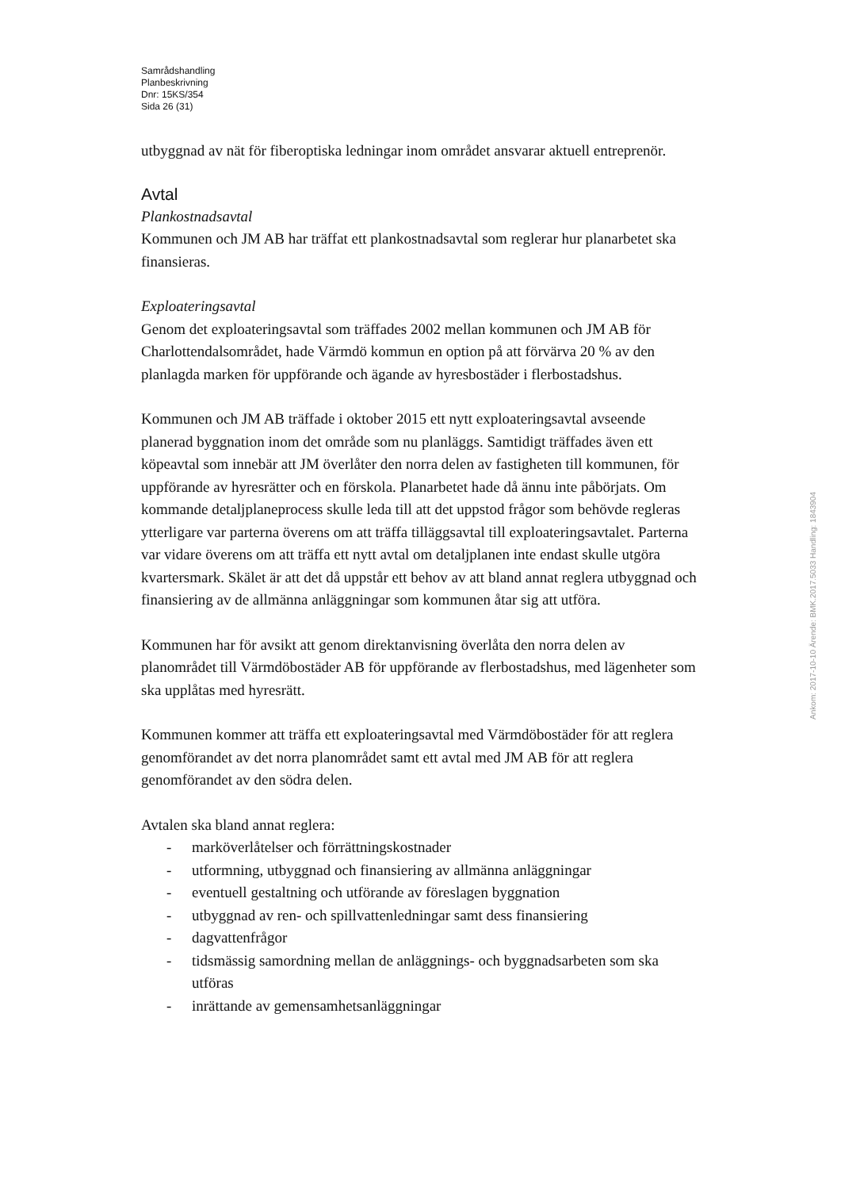Samrådshandling
Planbeskrivning
Dnr: 15KS/354
Sida 26 (31)
utbyggnad av nät för fiberoptiska ledningar inom området ansvarar aktuell entreprenör.
Avtal
Plankostnadsavtal
Kommunen och JM AB har träffat ett plankostnadsavtal som reglerar hur planarbetet ska finansieras.
Exploateringsavtal
Genom det exploateringsavtal som träffades 2002 mellan kommunen och JM AB för Charlottendalsområdet, hade Värmdö kommun en option på att förvärva 20 % av den planlagda marken för uppförande och ägande av hyresbostäder i flerbostadshus.
Kommunen och JM AB träffade i oktober 2015 ett nytt exploateringsavtal avseende planerad byggnation inom det område som nu planläggs. Samtidigt träffades även ett köpeavtal som innebär att JM överlåter den norra delen av fastigheten till kommunen, för uppförande av hyresrätter och en förskola. Planarbetet hade då ännu inte påbörjats. Om kommande detaljplaneprocess skulle leda till att det uppstod frågor som behövde regleras ytterligare var parterna överens om att träffa tilläggsavtal till exploateringsavtalet. Parterna var vidare överens om att träffa ett nytt avtal om detaljplanen inte endast skulle utgöra kvartersmark. Skälet är att det då uppstår ett behov av att bland annat reglera utbyggnad och finansiering av de allmänna anläggningar som kommunen åtar sig att utföra.
Kommunen har för avsikt att genom direktanvisning överlåta den norra delen av planområdet till Värmdöbostäder AB för uppförande av flerbostadshus, med lägenheter som ska upplåtas med hyresrätt.
Kommunen kommer att träffa ett exploateringsavtal med Värmdöbostäder för att reglera genomförandet av det norra planområdet samt ett avtal med JM AB för att reglera genomförandet av den södra delen.
Avtalen ska bland annat reglera:
- marköverlåtelser och förrättningskostnader
- utformning, utbyggnad och finansiering av allmänna anläggningar
- eventuell gestaltning och utförande av föreslagen byggnation
- utbyggnad av ren- och spillvattenledningar samt dess finansiering
- dagvattenfrågor
- tidsmässig samordning mellan de anläggnings- och byggnadsarbeten som ska utföras
- inrättande av gemensamhetsanläggningar
Ankom: 2017-10-10 Ärende: BMK.2017.5033 Handling: 1843904